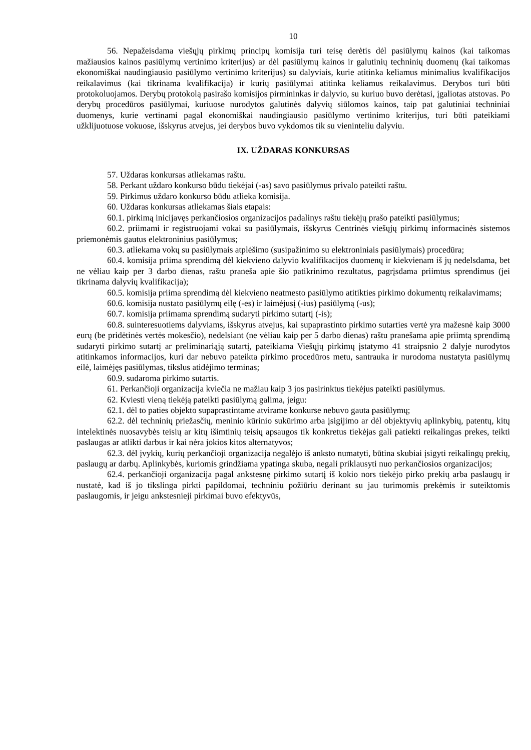10
56. Nepažeisdama viešųjų pirkimų principų komisija turi teisę derėtis dėl pasiūlymų kainos (kai taikomas mažiausios kainos pasiūlymų vertinimo kriterijus) ar dėl pasiūlymų kainos ir galutinių techninių duomenų (kai taikomas ekonomiškai naudingiausio pasiūlymo vertinimo kriterijus) su dalyviais, kurie atitinka keliamus minimalius kvalifikacijos reikalavimus (kai tikrinama kvalifikacija) ir kurių pasiūlymai atitinka keliamus reikalavimus. Derybos turi būti protokoluojamos. Derybų protokolą pasirašo komisijos pirmininkas ir dalyvio, su kuriuo buvo derėtasi, įgaliotas atstovas. Po derybų procedūros pasiūlymai, kuriuose nurodytos galutinės dalyvių siūlomos kainos, taip pat galutiniai techniniai duomenys, kurie vertinami pagal ekonomiškai naudingiausio pasiūlymo vertinimo kriterijus, turi būti pateikiami užklijuotuose vokuose, išskyrus atvejus, jei derybos buvo vykdomos tik su vieninteliu dalyviu.
IX. UŽDARAS KONKURSAS
57. Uždaras konkursas atliekamas raštu.
58. Perkant uždaro konkurso būdu tiekėjai (-as) savo pasiūlymus privalo pateikti raštu.
59. Pirkimus uždaro konkurso būdu atlieka komisija.
60. Uždaras konkursas atliekamas šiais etapais:
60.1. pirkimą inicijavęs perkančiosios organizacijos padalinys raštu tiekėjų prašo pateikti pasiūlymus;
60.2. priimami ir registruojami vokai su pasiūlymais, išskyrus Centrinės viešųjų pirkimų informacinės sistemos priemonėmis gautus elektroninius pasiūlymus;
60.3. atliekama vokų su pasiūlymais atplėšimo (susipažinimo su elektroniniais pasiūlymais) procedūra;
60.4. komisija priima sprendimą dėl kiekvieno dalyvio kvalifikacijos duomenų ir kiekvienam iš jų nedelsdama, bet ne vėliau kaip per 3 darbo dienas, raštu praneša apie šio patikrinimo rezultatus, pagrįsdama priimtus sprendimus (jei tikrinama dalyvių kvalifikacija);
60.5. komisija priima sprendimą dėl kiekvieno neatmesto pasiūlymo atitikties pirkimo dokumentų reikalavimams;
60.6. komisija nustato pasiūlymų eilę (-es) ir laimėjusį (-ius) pasiūlymą (-us);
60.7. komisija priimama sprendimą sudaryti pirkimo sutartį (-is);
60.8. suinteresuotiems dalyviams, išskyrus atvejus, kai supaprastinto pirkimo sutarties vertė yra mažesnė kaip 3000 eurų (be pridėtinės vertės mokesčio), nedelsiant (ne vėliau kaip per 5 darbo dienas) raštu pranešama apie priimtą sprendimą sudaryti pirkimo sutartį ar preliminariąją sutartį, pateikiama Viešųjų pirkimų įstatymo 41 straipsnio 2 dalyje nurodytos atitinkamos informacijos, kuri dar nebuvo pateikta pirkimo procedūros metu, santrauka ir nurodoma nustatyta pasiūlymų eilė, laimėjęs pasiūlymas, tikslus atidėjimo terminas;
60.9. sudaroma pirkimo sutartis.
61. Perkančioji organizacija kviečia ne mažiau kaip 3 jos pasirinktus tiekėjus pateikti pasiūlymus.
62. Kviesti vieną tiekėją pateikti pasiūlymą galima, jeigu:
62.1. dėl to paties objekto supaprastintame atvirame konkurse nebuvo gauta pasiūlymų;
62.2. dėl techninių priežasčių, meninio kūrinio sukūrimo arba įsigijimo ar dėl objektyvių aplinkybių, patentų, kitų intelektinės nuosavybės teisių ar kitų išimtinių teisių apsaugos tik konkretus tiekėjas gali patiekti reikalingas prekes, teikti paslaugas ar atlikti darbus ir kai nėra jokios kitos alternatyvos;
62.3. dėl įvykių, kurių perkančioji organizacija negalėjo iš anksto numatyti, būtina skubiai įsigyti reikalingų prekių, paslaugų ar darbų. Aplinkybės, kuriomis grindžiama ypatinga skuba, negali priklausyti nuo perkančiosios organizacijos;
62.4. perkančioji organizacija pagal ankstesnę pirkimo sutartį iš kokio nors tiekėjo pirko prekių arba paslaugų ir nustatė, kad iš jo tikslinga pirkti papildomai, techniniu požiūriu derinant su jau turimomis prekėmis ir suteiktomis paslaugomis, ir jeigu ankstesnieji pirkimai buvo efektyvūs,